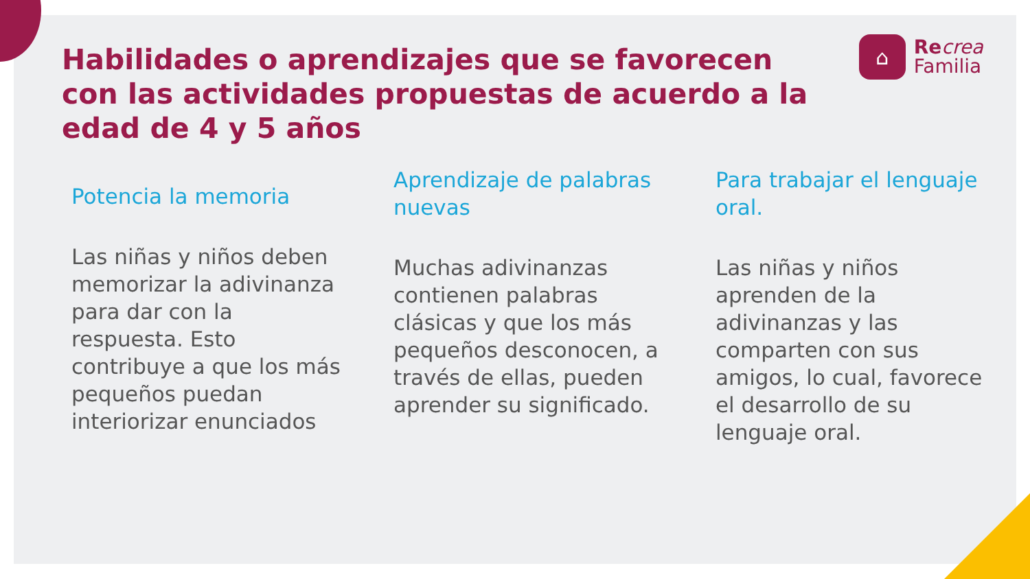⌂
Re crea
Familia
Habilidades o aprendizajes que se favorecen con las actividades propuestas de acuerdo a la edad de 4 y 5 años
Potencia la memoria
Las niñas y niños deben memorizar la adivinanza para dar con la respuesta. Esto contribuye a que los más pequeños puedan interiorizar enunciados
Aprendizaje de palabras nuevas
Muchas adivinanzas contienen palabras clásicas y que los más pequeños desconocen, a través de ellas, pueden aprender su significado.
Para trabajar el lenguaje oral.
Las niñas y niños aprenden de la adivinanzas y las comparten con sus amigos, lo cual, favorece el desarrollo de su lenguaje oral.